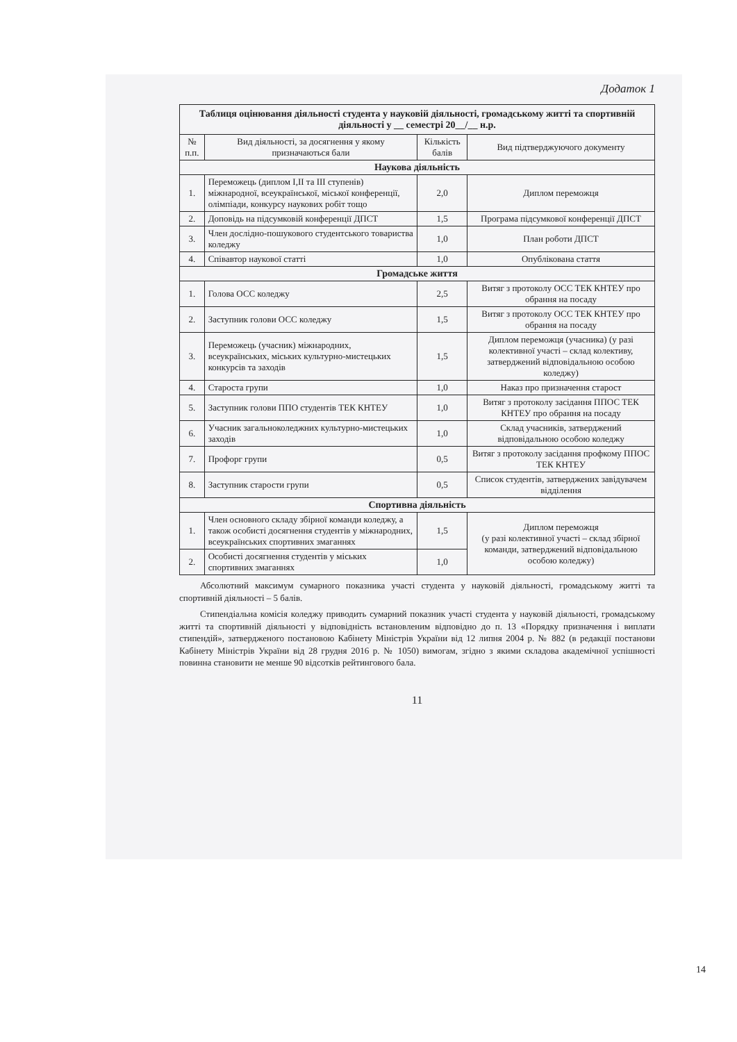Додаток 1
| Таблиця оцінювання діяльності студента у науковій діяльності, громадському житті та спортивній діяльності у __ семестрі 20__/__ н.р. | | | |
| № п.п. | Вид діяльності, за досягнення у якому призначаються бали | Кількість балів | Вид підтверджуючого документу |
| Наукова діяльність | | | |
| 1. | Переможець (диплом I,II та III ступенів) міжнародної, всеукраїнської, міської конференції, олімпіади, конкурсу наукових робіт тощо | 2,0 | Диплом переможця |
| 2. | Доповідь на підсумковій конференції ДПСТ | 1,5 | Програма підсумкової конференції ДПСТ |
| 3. | Член дослідно-пошукового студентського товариства коледжу | 1,0 | План роботи ДПСТ |
| 4. | Співавтор наукової статті | 1,0 | Опублікована стаття |
| Громадське життя | | | |
| 1. | Голова ОСС коледжу | 2,5 | Витяг з протоколу ОСС ТЕК КНТЕУ про обрання на посаду |
| 2. | Заступник голови ОСС коледжу | 1,5 | Витяг з протоколу ОСС ТЕК КНТЕУ про обрання на посаду |
| 3. | Переможець (учасник) міжнародних, всеукраїнських, міських культурно-мистецьких конкурсів та заходів | 1,5 | Диплом переможця (учасника) (у разі колективної участі – склад колективу, затверджений відповідальною особою коледжу) |
| 4. | Староста групи | 1,0 | Наказ про призначення старост |
| 5. | Заступник голови ППО студентів ТЕК КНТЕУ | 1,0 | Витяг з протоколу засідання ППОС ТЕК КНТЕУ про обрання на посаду |
| 6. | Учасник загальноколеджних культурно-мистецьких заходів | 1,0 | Склад учасників, затверджений відповідальною особою коледжу |
| 7. | Профорг групи | 0,5 | Витяг з протоколу засідання профкому ППОС ТЕК КНТЕУ |
| 8. | Заступник старости групи | 0,5 | Список студентів, затверджених завідувачем відділення |
| Спортивна діяльність | | | |
| 1. | Член основного складу збірної команди коледжу, а також особисті досягнення студентів у міжнародних, всеукраїнських спортивних змаганнях | 1,5 | Диплом переможця (у разі колективної участі – склад збірної команди, затверджений відповідальною особою коледжу) |
| 2. | Особисті досягнення студентів у міських спортивних змаганнях | 1,0 | |
Абсолютний максимум сумарного показника участі студента у науковій діяльності, громадському житті та спортивній діяльності – 5 балів.
Стипендіальна комісія коледжу приводить сумарний показник участі студента у науковій діяльності, громадському житті та спортивній діяльності у відповідність встановленим відповідно до п. 13 «Порядку призначення і виплати стипендій», затвердженого постановою Кабінету Міністрів України від 12 липня 2004 р. № 882 (в редакції постанови Кабінету Міністрів України від 28 грудня 2016 р. № 1050) вимогам, згідно з якими складова академічної успішності повинна становити не менше 90 відсотків рейтингового бала.
11
14